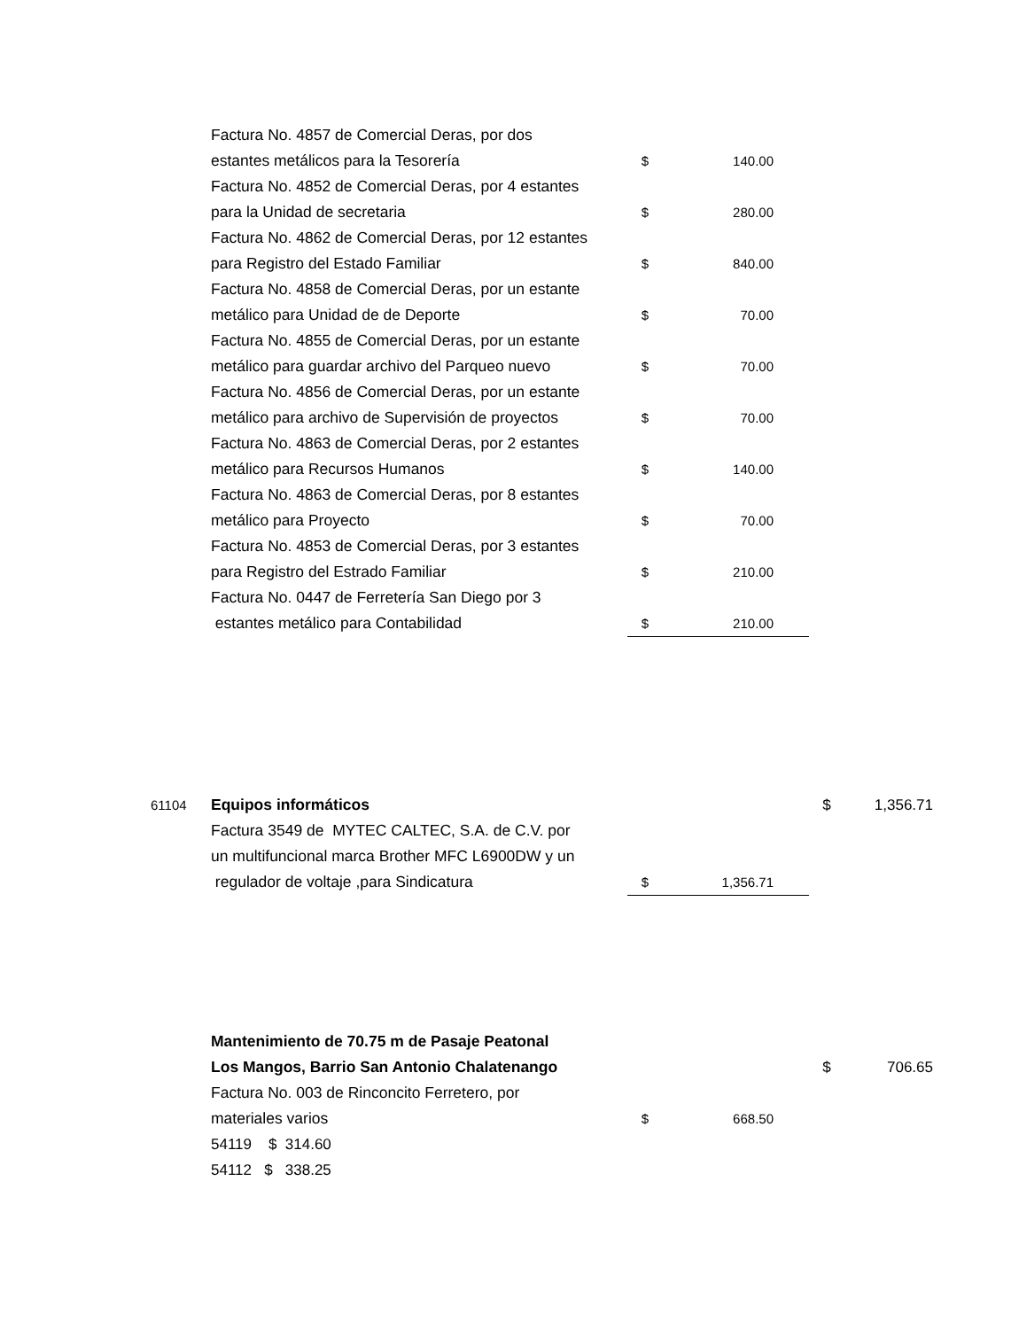| | Factura No. 4857 de Comercial Deras, por dos | | |
| | estantes metálicos para la Tesorería | $ | 140.00 |
| | Factura No. 4852 de Comercial Deras, por 4 estantes | | |
| | para la Unidad de secretaria | $ | 280.00 |
| | Factura No. 4862 de Comercial Deras, por 12 estantes | | |
| | para Registro del Estado Familiar | $ | 840.00 |
| | Factura No. 4858 de Comercial Deras, por un estante | | |
| | metálico para Unidad de de Deporte | $ | 70.00 |
| | Factura No. 4855 de Comercial Deras, por un estante | | |
| | metálico para guardar archivo del Parqueo nuevo | $ | 70.00 |
| | Factura No. 4856 de Comercial Deras, por un estante | | |
| | metálico para archivo de Supervisión de proyectos | $ | 70.00 |
| | Factura No. 4863 de Comercial Deras, por 2 estantes | | |
| | metálico para Recursos Humanos | $ | 140.00 |
| | Factura No. 4863 de Comercial Deras, por 8 estantes | | |
| | metálico para Proyecto | $ | 70.00 |
| | Factura No. 4853 de Comercial Deras, por 3 estantes | | |
| | para Registro del Estrado Familiar | $ | 210.00 |
| | Factura No. 0447 de Ferretería San Diego por 3 | | |
| | estantes metálico para Contabilidad | $ | 210.00 |
| 61104 | Equipos informáticos | | | $ | 1,356.71 |
| | Factura 3549 de MYTEC CALTEC, S.A. de C.V. por | | | | |
| | un multifuncional marca Brother MFC L6900DW y un | | | | |
| | regulador de voltaje ,para Sindicatura | $ | 1,356.71 | | |
| | Mantenimiento de 70.75 m de Pasaje Peatonal | | | | |
| | Los Mangos, Barrio San Antonio Chalatenango | | | $ | 706.65 |
| | Factura No. 003 de Rinconcito Ferretero, por | | | | |
| | materiales varios | $ | 668.50 | | |
| | 54119 $ 314.60 | | | | |
| | 54112 $ 338.25 | | | | |